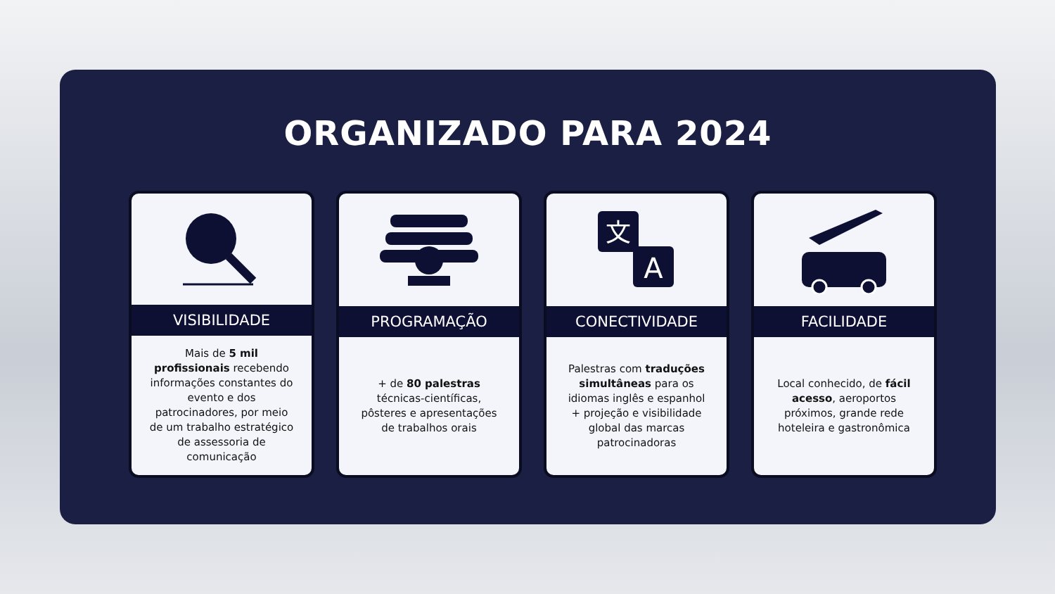ORGANIZADO PARA 2024
VISIBILIDADE
Mais de 5 mil profissionais recebendo informações constantes do evento e dos patrocinadores, por meio de um trabalho estratégico de assessoria de comunicação
PROGRAMAÇÃO
+ de 80 palestras técnicas-científicas, pôsteres e apresentações de trabalhos orais
文
A
CONECTIVIDADE
Palestras com traduções simultâneas para os idiomas inglês e espanhol + projeção e visibilidade global das marcas patrocinadoras
FACILIDADE
Local conhecido, de fácil acesso, aeroportos próximos, grande rede hoteleira e gastronômica